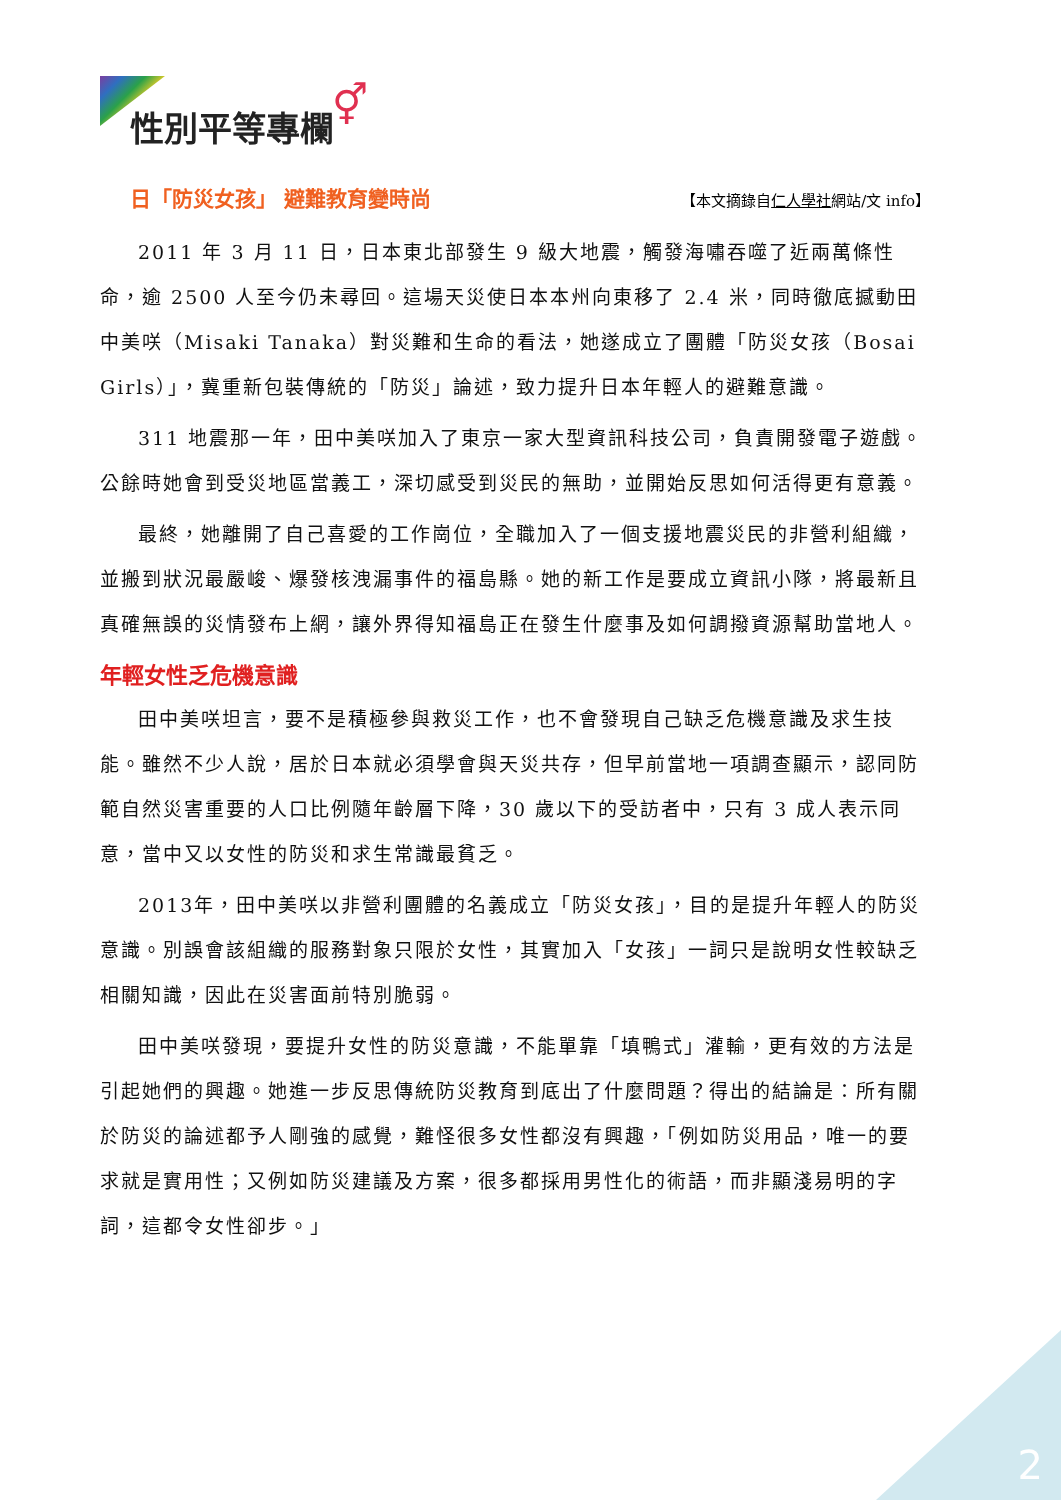性別平等專欄 ⚥
日「防災女孩」 避難教育變時尚 【本文摘錄自仁人學社網站/文 info】
2011 年 3 月 11 日，日本東北部發生 9 級大地震，觸發海嘯吞噬了近兩萬條性命，逾 2500 人至今仍未尋回。這場天災使日本本州向東移了 2.4 米，同時徹底撼動田中美咲（Misaki Tanaka）對災難和生命的看法，她遂成立了團體「防災女孩（Bosai Girls）」，冀重新包裝傳統的「防災」論述，致力提升日本年輕人的避難意識。
311 地震那一年，田中美咲加入了東京一家大型資訊科技公司，負責開發電子遊戲。公餘時她會到受災地區當義工，深切感受到災民的無助，並開始反思如何活得更有意義。
最終，她離開了自己喜愛的工作崗位，全職加入了一個支援地震災民的非營利組織，並搬到狀況最嚴峻、爆發核洩漏事件的福島縣。她的新工作是要成立資訊小隊，將最新且真確無誤的災情發布上網，讓外界得知福島正在發生什麼事及如何調撥資源幫助當地人。
年輕女性乏危機意識
田中美咲坦言，要不是積極參與救災工作，也不會發現自己缺乏危機意識及求生技能。雖然不少人說，居於日本就必須學會與天災共存，但早前當地一項調查顯示，認同防範自然災害重要的人口比例隨年齡層下降，30 歲以下的受訪者中，只有 3 成人表示同意，當中又以女性的防災和求生常識最貧乏。
2013年，田中美咲以非營利團體的名義成立「防災女孩」，目的是提升年輕人的防災意識。別誤會該組織的服務對象只限於女性，其實加入「女孩」一詞只是說明女性較缺乏相關知識，因此在災害面前特別脆弱。
田中美咲發現，要提升女性的防災意識，不能單靠「填鴨式」灌輸，更有效的方法是引起她們的興趣。她進一步反思傳統防災教育到底出了什麼問題？得出的結論是：所有關於防災的論述都予人剛強的感覺，難怪很多女性都沒有興趣，「例如防災用品，唯一的要求就是實用性；又例如防災建議及方案，很多都採用男性化的術語，而非顯淺易明的字詞，這都令女性卻步。」
2